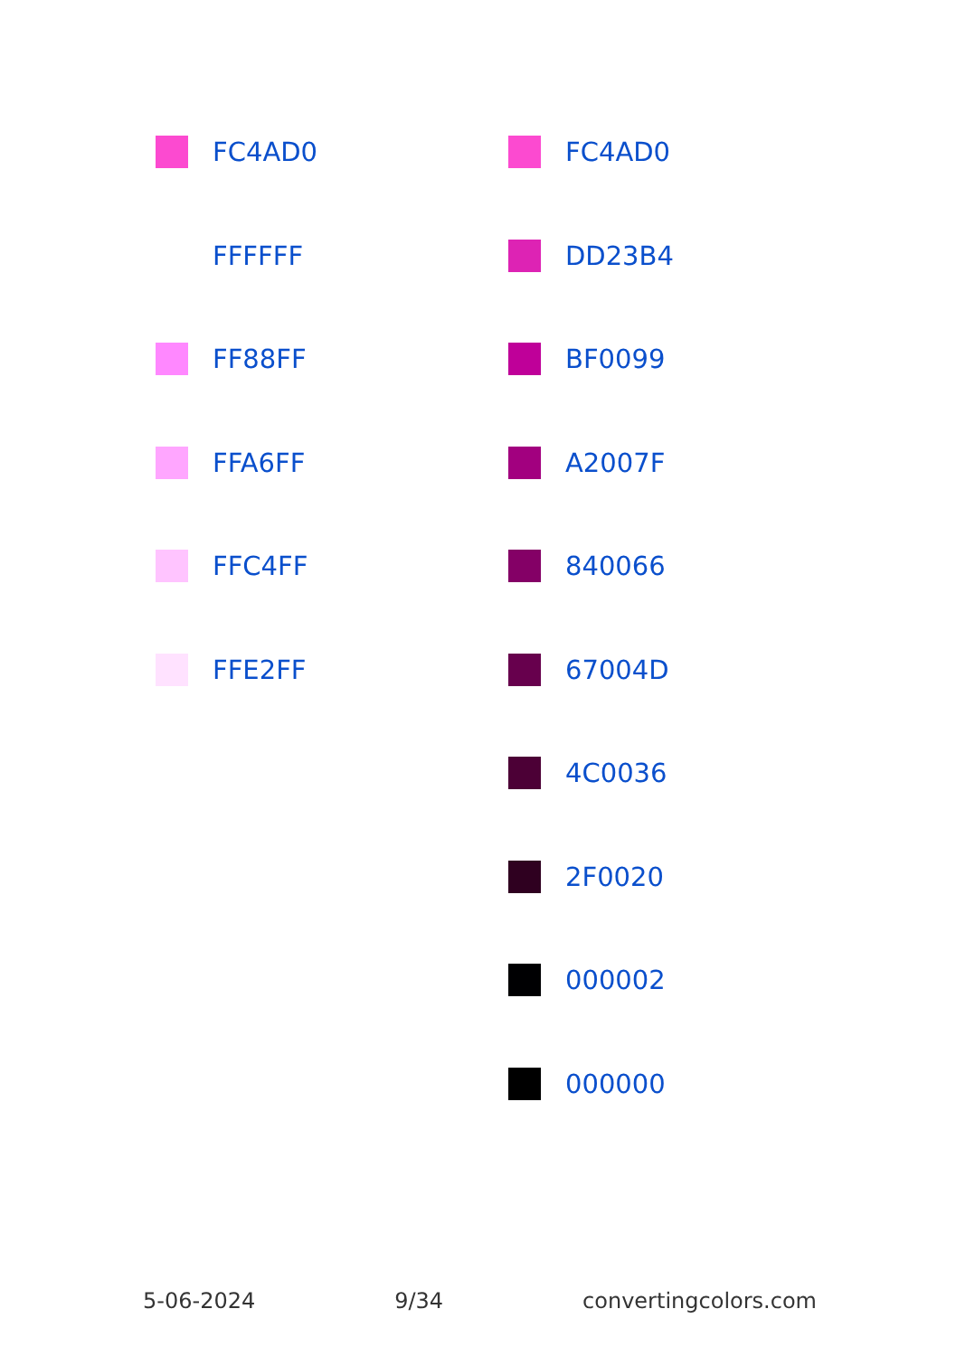FC4AD0
FFFFFF
FF88FF
FFA6FF
FFC4FF
FFE2FF
FC4AD0
DD23B4
BF0099
A2007F
840066
67004D
4C0036
2F0020
000002
000000
5-06-2024 9/34 convertingcolors.com